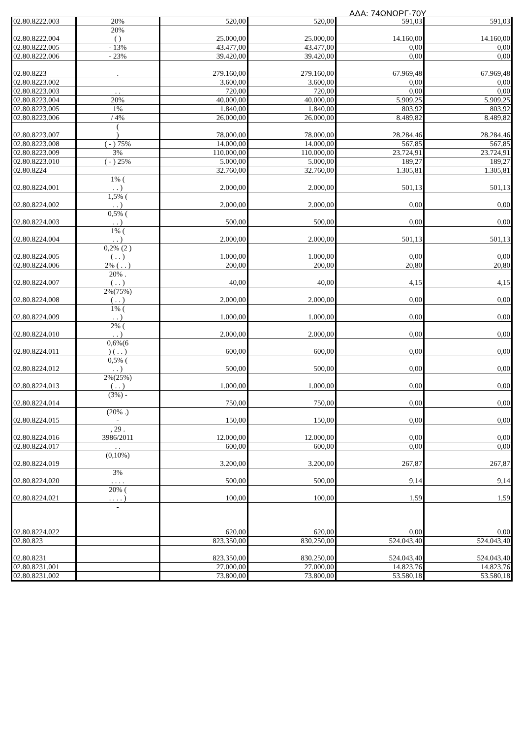ΑΔΑ: 74ΩΝΩΡΓ-70Υ
| 02.80.8222.003 | 20% | 520,00 | 520,00 | 591,03 | 591,03 |
| 02.80.8222.004 | 20% ( ) | 25.000,00 | 25.000,00 | 14.160,00 | 14.160,00 |
| 02.80.8222.005 | - 13% | 43.477,00 | 43.477,00 | 0,00 | 0,00 |
| 02.80.8222.006 | - 23% | 39.420,00 | 39.420,00 | 0,00 | 0,00 |
| 02.80.8223 | . | 279.160,00 | 279.160,00 | 67.969,48 | 67.969,48 |
| 02.80.8223.002 | | 3.600,00 | 3.600,00 | 0,00 | 0,00 |
| 02.80.8223.003 | . . | 720,00 | 720,00 | 0,00 | 0,00 |
| 02.80.8223.004 | 20% | 40.000,00 | 40.000,00 | 5.909,25 | 5.909,25 |
| 02.80.8223.005 | 1% | 1.840,00 | 1.840,00 | 803,92 | 803,92 |
| 02.80.8223.006 | / 4% | 26.000,00 | 26.000,00 | 8.489,82 | 8.489,82 |
| 02.80.8223.007 | ( ) | 78.000,00 | 78.000,00 | 28.284,46 | 28.284,46 |
| 02.80.8223.008 | ( - ) 75% | 14.000,00 | 14.000,00 | 567,85 | 567,85 |
| 02.80.8223.009 | 3% | 110.000,00 | 110.000,00 | 23.724,91 | 23.724,91 |
| 02.80.8223.010 | ( - ) 25% | 5.000,00 | 5.000,00 | 189,27 | 189,27 |
| 02.80.8224 | | 32.760,00 | 32.760,00 | 1.305,81 | 1.305,81 |
| 02.80.8224.001 | 1% ( . . ) | 2.000,00 | 2.000,00 | 501,13 | 501,13 |
| 02.80.8224.002 | 1,5% ( . . ) | 2.000,00 | 2.000,00 | 0,00 | 0,00 |
| 02.80.8224.003 | 0,5% ( . . ) | 500,00 | 500,00 | 0,00 | 0,00 |
| 02.80.8224.004 | 1% ( . . ) | 2.000,00 | 2.000,00 | 501,13 | 501,13 |
| 02.80.8224.005 | 0,2% (2 ) ( . . ) | 1.000,00 | 1.000,00 | 0,00 | 0,00 |
| 02.80.8224.006 | 2% ( . . ) | 200,00 | 200,00 | 20,80 | 20,80 |
| 02.80.8224.007 | 20% . ( . . ) | 40,00 | 40,00 | 4,15 | 4,15 |
| 02.80.8224.008 | 2%(75%) ( . . ) | 2.000,00 | 2.000,00 | 0,00 | 0,00 |
| 02.80.8224.009 | 1% ( . . ) | 1.000,00 | 1.000,00 | 0,00 | 0,00 |
| 02.80.8224.010 | 2% ( . . ) | 2.000,00 | 2.000,00 | 0,00 | 0,00 |
| 02.80.8224.011 | 0,6%(6 ) ( . . ) | 600,00 | 600,00 | 0,00 | 0,00 |
| 02.80.8224.012 | 0,5% ( . . ) | 500,00 | 500,00 | 0,00 | 0,00 |
| 02.80.8224.013 | 2%(25%) ( . . ) | 1.000,00 | 1.000,00 | 0,00 | 0,00 |
| 02.80.8224.014 | (3%) - | 750,00 | 750,00 | 0,00 | 0,00 |
| 02.80.8224.015 | (20% .) - | 150,00 | 150,00 | 0,00 | 0,00 |
| 02.80.8224.016 | , 29 . 3986/2011 | 12.000,00 | 12.000,00 | 0,00 | 0,00 |
| 02.80.8224.017 | . . | 600,00 | 600,00 | 0,00 | 0,00 |
| 02.80.8224.019 | (0,10%) | 3.200,00 | 3.200,00 | 267,87 | 267,87 |
| 02.80.8224.020 | 3% . . . . | 500,00 | 500,00 | 9,14 | 9,14 |
| 02.80.8224.021 | 20% ( . . . . ) | 100,00 | 100,00 | 1,59 | 1,59 |
| 02.80.8224.022 | - | 620,00 | 620,00 | 0,00 | 0,00 |
| 02.80.823 | | 823.350,00 | 830.250,00 | 524.043,40 | 524.043,40 |
| 02.80.8231 | | 823.350,00 | 830.250,00 | 524.043,40 | 524.043,40 |
| 02.80.8231.001 | | 27.000,00 | 27.000,00 | 14.823,76 | 14.823,76 |
| 02.80.8231.002 | | 73.800,00 | 73.800,00 | 53.580,18 | 53.580,18 |